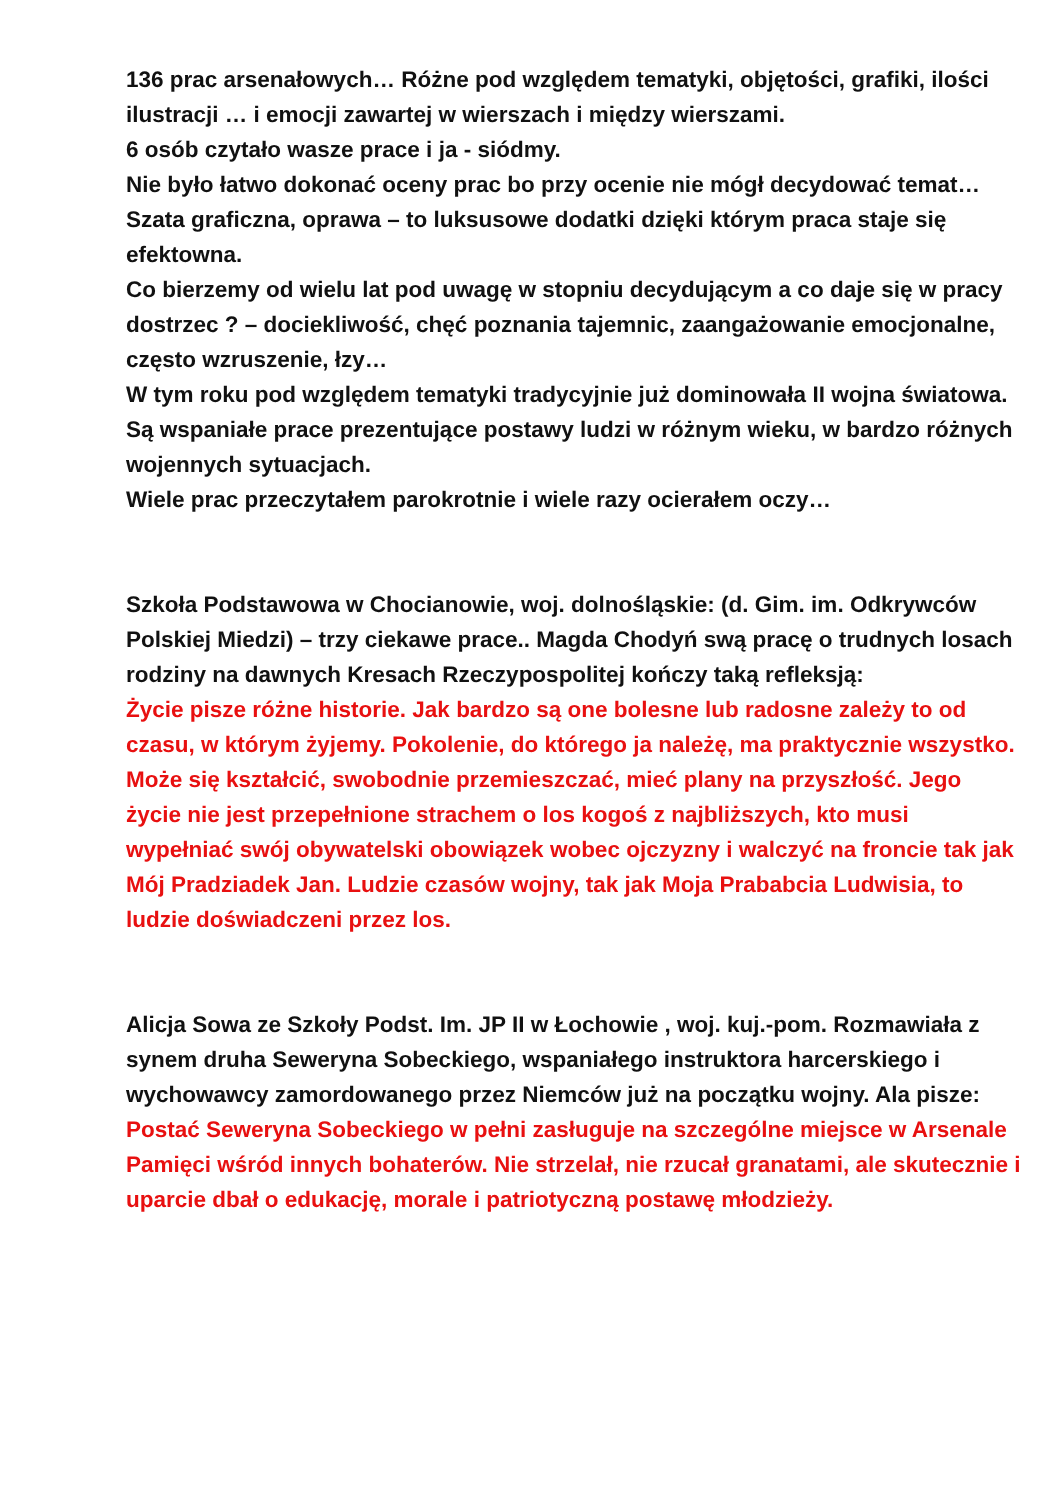136 prac arsenałowych… Różne pod względem tematyki, objętości, grafiki, ilości ilustracji … i emocji zawartej w wierszach i między wierszami.
6 osób czytało wasze prace i ja - siódmy.
Nie było łatwo dokonać oceny prac bo przy ocenie nie mógł decydować temat…
Szata graficzna, oprawa – to luksusowe dodatki dzięki którym praca staje się efektowna.
Co bierzemy od wielu lat pod uwagę w stopniu decydującym a co daje się w pracy dostrzec ? – dociekliwość, chęć poznania tajemnic, zaangażowanie emocjonalne, często wzruszenie, łzy…
W tym roku pod względem tematyki tradycyjnie już dominowała II wojna światowa. Są wspaniałe prace prezentujące postawy ludzi w różnym wieku, w bardzo różnych wojennych sytuacjach.
Wiele prac przeczytałem parokrotnie i wiele razy ocierałem oczy…
Szkoła Podstawowa w Chocianowie, woj. dolnośląskie: (d. Gim. im. Odkrywców Polskiej Miedzi) – trzy ciekawe prace.. Magda Chodyń swą pracę o trudnych losach rodziny na dawnych Kresach Rzeczypospolitej kończy taką refleksją:
Życie pisze różne historie. Jak bardzo są one bolesne lub radosne zależy to od czasu, w którym żyjemy. Pokolenie, do którego ja należę, ma praktycznie wszystko. Może się kształcić, swobodnie przemieszczać, mieć plany na przyszłość. Jego życie nie jest przepełnione strachem o los kogoś z najbliższych, kto musi wypełniać swój obywatelski obowiązek wobec ojczyzny i walczyć na froncie tak jak Mój Pradziadek Jan. Ludzie czasów wojny, tak jak Moja Prababcia Ludwisia, to ludzie doświadczeni przez los.
Alicja Sowa ze Szkoły Podst. Im. JP II w Łochowie , woj. kuj.-pom. Rozmawiała z synem druha Seweryna Sobeckiego, wspaniałego instruktora harcerskiego i wychowawcy zamordowanego przez Niemców już na początku wojny. Ala pisze:
Postać Seweryna Sobeckiego w pełni zasługuje na szczególne miejsce w Arsenale Pamięci wśród innych bohaterów. Nie strzelał, nie rzucał granatami, ale skutecznie i uparcie dbał o edukację, morale i patriotyczną postawę młodzieży.